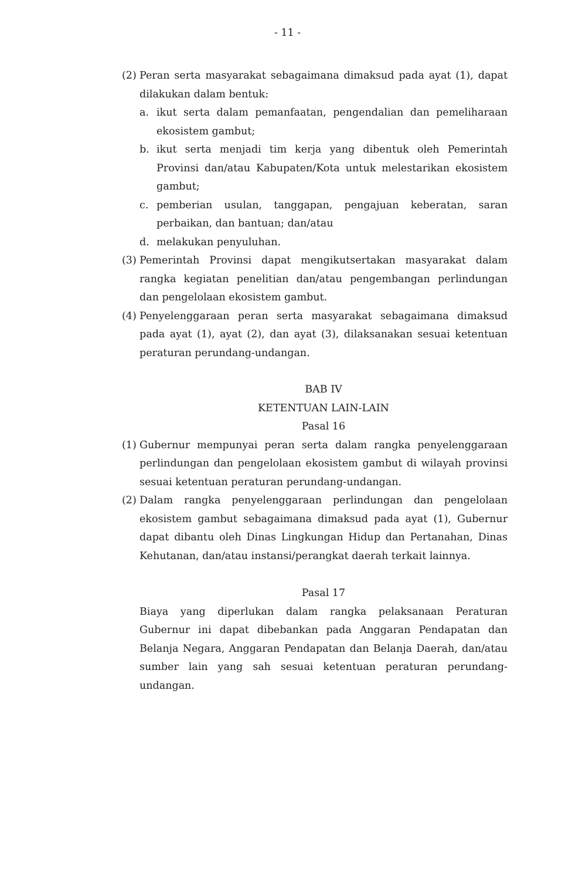- 11 -
(2)
Peran serta masyarakat sebagaimana dimaksud pada ayat (1), dapat dilakukan dalam bentuk:
a. ikut serta dalam pemanfaatan, pengendalian dan pemeliharaan ekosistem gambut;
b. ikut serta menjadi tim kerja yang dibentuk oleh Pemerintah Provinsi dan/atau Kabupaten/Kota untuk melestarikan ekosistem gambut;
c. pemberian usulan, tanggapan, pengajuan keberatan, saran perbaikan, dan bantuan; dan/atau
d. melakukan penyuluhan.
(3)
Pemerintah Provinsi dapat mengikutsertakan masyarakat dalam rangka kegiatan penelitian dan/atau pengembangan perlindungan dan pengelolaan ekosistem gambut.
(4)
Penyelenggaraan peran serta masyarakat sebagaimana dimaksud pada ayat (1), ayat (2), dan ayat (3), dilaksanakan sesuai ketentuan peraturan perundang-undangan.
BAB IV
KETENTUAN LAIN-LAIN
Pasal 16
(1)
Gubernur mempunyai peran serta dalam rangka penyelenggaraan perlindungan dan pengelolaan ekosistem gambut di wilayah provinsi sesuai ketentuan peraturan perundang-undangan.
(2)
Dalam rangka penyelenggaraan perlindungan dan pengelolaan ekosistem gambut sebagaimana dimaksud pada ayat (1), Gubernur dapat dibantu oleh Dinas Lingkungan Hidup dan Pertanahan, Dinas Kehutanan, dan/atau instansi/perangkat daerah terkait lainnya.
Pasal 17
Biaya yang diperlukan dalam rangka pelaksanaan Peraturan Gubernur ini dapat dibebankan pada Anggaran Pendapatan dan Belanja Negara, Anggaran Pendapatan dan Belanja Daerah, dan/atau sumber lain yang sah sesuai ketentuan peraturan perundang-undangan.